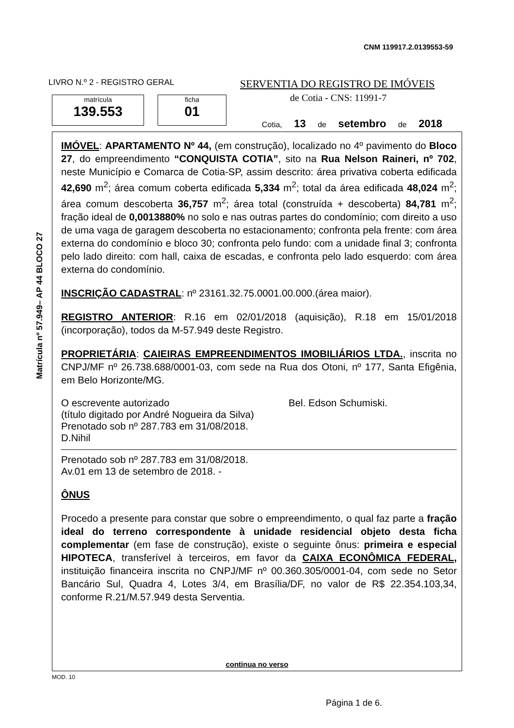CNM 119917.2.0139553-59
LIVRO N.º 2 - REGISTRO GERAL
SERVENTIA DO REGISTRO DE IMÓVEIS
de Cotia - CNS: 11991-7
matrícula
139.553
ficha
01
Cotia, 13 de setembro de 2018
Matrícula nº 57.949– AP 44 BLOCO 27
IMÓVEL: APARTAMENTO Nº 44, (em construção), localizado no 4º pavimento do Bloco 27, do empreendimento “CONQUISTA COTIA”, sito na Rua Nelson Raineri, nº 702, neste Município e Comarca de Cotia-SP, assim descrito: área privativa coberta edificada 42,690 m<sup>2</sup>; área comum coberta edificada 5,334 m<sup>2</sup>; total da área edificada 48,024 m<sup>2</sup>; área comum descoberta 36,757 m<sup>2</sup>; área total (construída + descoberta) 84,781 m<sup>2</sup>; fração ideal de 0,0013880% no solo e nas outras partes do condomínio; com direito a uso de uma vaga de garagem descoberta no estacionamento; confronta pela frente: com área externa do condomínio e bloco 30; confronta pelo fundo: com a unidade final 3; confronta pelo lado direito: com hall, caixa de escadas, e confronta pelo lado esquerdo: com área externa do condomínio.
INSCRIÇÃO CADASTRAL: nº 23161.32.75.0001.00.000.(área maior).
REGISTRO ANTERIOR: R.16 em 02/01/2018 (aquisição), R.18 em 15/01/2018 (incorporação), todos da M-57.949 deste Registro.
PROPRIETÁRIA: CAIEIRAS EMPREENDIMENTOS IMOBILIÁRIOS LTDA., inscrita no CNPJ/MF nº 26.738.688/0001-03, com sede na Rua dos Otoni, nº 177, Santa Efigênia, em Belo Horizonte/MG.
O escrevente autorizado Bel. Edson Schumiski.
(título digitado por André Nogueira da Silva)
Prenotado sob nº 287.783 em 31/08/2018.
D.Nihil
Prenotado sob nº 287.783 em 31/08/2018.
Av.01 em 13 de setembro de 2018. -
ÔNUS
Procedo a presente para constar que sobre o empreendimento, o qual faz parte a fração ideal do terreno correspondente à unidade residencial objeto desta ficha complementar (em fase de construção), existe o seguinte ônus: primeira e especial HIPOTECA, transferível à terceiros, em favor da CAIXA ECONÔMICA FEDERAL, instituição financeira inscrita no CNPJ/MF nº 00.360.305/0001-04, com sede no Setor Bancário Sul, Quadra 4, Lotes 3/4, em Brasília/DF, no valor de R$ 22.354.103,34, conforme R.21/M.57.949 desta Serventia.
continua no verso
MOD. 10
Página 1 de 6.